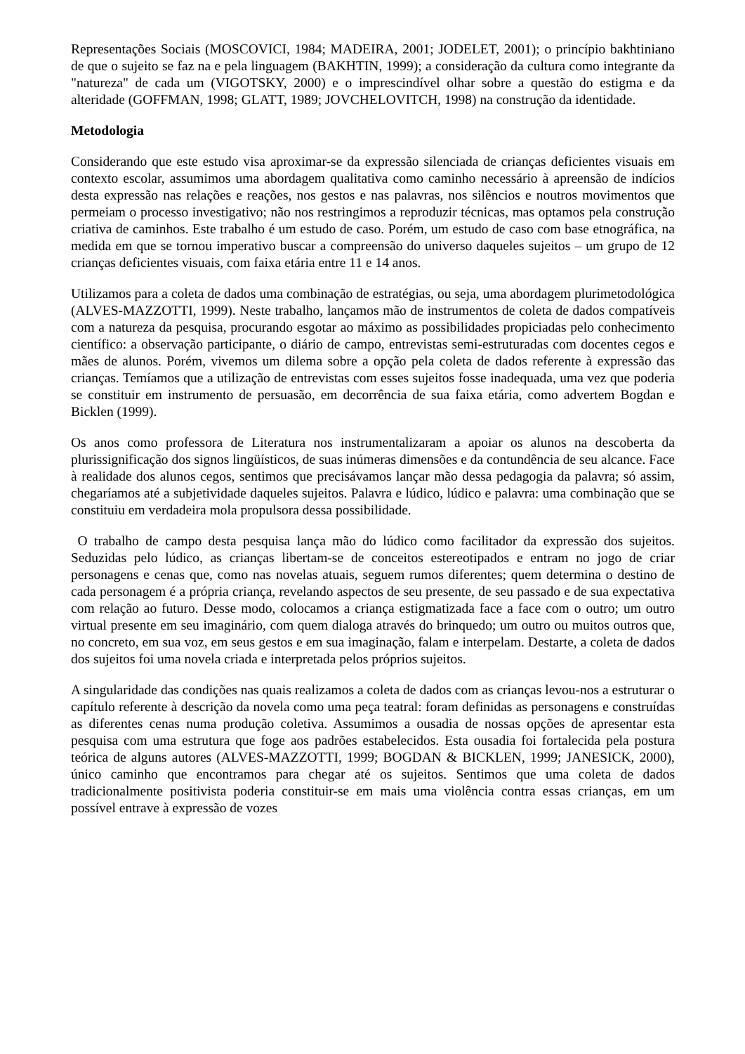Representações Sociais (MOSCOVICI, 1984; MADEIRA, 2001; JODELET, 2001); o princípio bakhtiniano de que o sujeito se faz na e pela linguagem (BAKHTIN, 1999); a consideração da cultura como integrante da "natureza" de cada um (VIGOTSKY, 2000) e o imprescindível olhar sobre a questão do estigma e da alteridade (GOFFMAN, 1998; GLATT, 1989; JOVCHELOVITCH, 1998) na construção da identidade.
Metodologia
Considerando que este estudo visa aproximar-se da expressão silenciada de crianças deficientes visuais em contexto escolar, assumimos uma abordagem qualitativa como caminho necessário à apreensão de indícios desta expressão nas relações e reações, nos gestos e nas palavras, nos silêncios e noutros movimentos que permeiam o processo investigativo; não nos restringimos a reproduzir técnicas, mas optamos pela construção criativa de caminhos. Este trabalho é um estudo de caso. Porém, um estudo de caso com base etnográfica, na medida em que se tornou imperativo buscar a compreensão do universo daqueles sujeitos – um grupo de 12 crianças deficientes visuais, com faixa etária entre 11 e 14 anos.
Utilizamos para a coleta de dados uma combinação de estratégias, ou seja, uma abordagem plurimetodológica (ALVES-MAZZOTTI, 1999). Neste trabalho, lançamos mão de instrumentos de coleta de dados compatíveis com a natureza da pesquisa, procurando esgotar ao máximo as possibilidades propiciadas pelo conhecimento científico: a observação participante, o diário de campo, entrevistas semi-estruturadas com docentes cegos e mães de alunos. Porém, vivemos um dilema sobre a opção pela coleta de dados referente à expressão das crianças. Temíamos que a utilização de entrevistas com esses sujeitos fosse inadequada, uma vez que poderia se constituir em instrumento de persuasão, em decorrência de sua faixa etária, como advertem Bogdan e Bicklen (1999).
Os anos como professora de Literatura nos instrumentalizaram a apoiar os alunos na descoberta da plurissignificação dos signos lingüísticos, de suas inúmeras dimensões e da contundência de seu alcance. Face à realidade dos alunos cegos, sentimos que precisávamos lançar mão dessa pedagogia da palavra; só assim, chegaríamos até a subjetividade daqueles sujeitos. Palavra e lúdico, lúdico e palavra: uma combinação que se constituiu em verdadeira mola propulsora dessa possibilidade.
O trabalho de campo desta pesquisa lança mão do lúdico como facilitador da expressão dos sujeitos. Seduzidas pelo lúdico, as crianças libertam-se de conceitos estereotipados e entram no jogo de criar personagens e cenas que, como nas novelas atuais, seguem rumos diferentes; quem determina o destino de cada personagem é a própria criança, revelando aspectos de seu presente, de seu passado e de sua expectativa com relação ao futuro. Desse modo, colocamos a criança estigmatizada face a face com o outro; um outro virtual presente em seu imaginário, com quem dialoga através do brinquedo; um outro ou muitos outros que, no concreto, em sua voz, em seus gestos e em sua imaginação, falam e interpelam. Destarte, a coleta de dados dos sujeitos foi uma novela criada e interpretada pelos próprios sujeitos.
A singularidade das condições nas quais realizamos a coleta de dados com as crianças levou-nos a estruturar o capítulo referente à descrição da novela como uma peça teatral: foram definidas as personagens e construídas as diferentes cenas numa produção coletiva. Assumimos a ousadia de nossas opções de apresentar esta pesquisa com uma estrutura que foge aos padrões estabelecidos. Esta ousadia foi fortalecida pela postura teórica de alguns autores (ALVES-MAZZOTTI, 1999; BOGDAN & BICKLEN, 1999; JANESICK, 2000), único caminho que encontramos para chegar até os sujeitos. Sentimos que uma coleta de dados tradicionalmente positivista poderia constituir-se em mais uma violência contra essas crianças, em um possível entrave à expressão de vozes